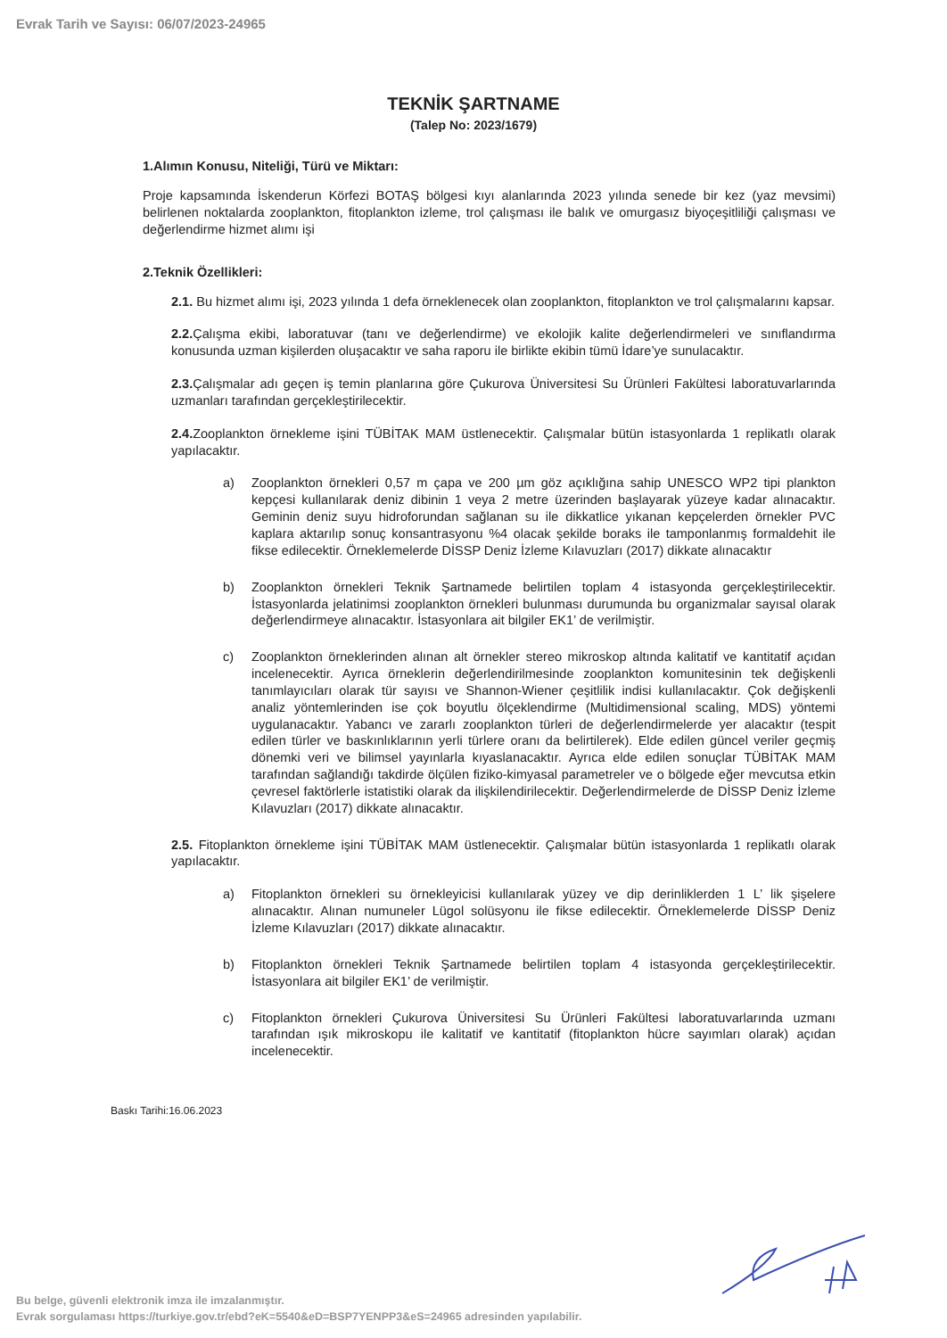Evrak Tarih ve Sayısı: 06/07/2023-24965
TEKNİK ŞARTNAME
(Talep No: 2023/1679)
1.Alımın Konusu, Niteliği, Türü ve Miktarı:
Proje kapsamında İskenderun Körfezi BOTAŞ bölgesi kıyı alanlarında 2023 yılında senede bir kez (yaz mevsimi) belirlenen noktalarda zooplankton, fitoplankton izleme, trol çalışması ile balık ve omurgasız biyoçeşitliliği çalışması ve değerlendirme hizmet alımı işi
2.Teknik Özellikleri:
2.1. Bu hizmet alımı işi, 2023 yılında 1 defa örneklenecek olan zooplankton, fitoplankton ve trol çalışmalarını kapsar.
2.2. Çalışma ekibi, laboratuvar (tanı ve değerlendirme) ve ekolojik kalite değerlendirmeleri ve sınıflandırma konusunda uzman kişilerden oluşacaktır ve saha raporu ile birlikte ekibin tümü İdare’ye sunulacaktır.
2.3. Çalışmalar adı geçen iş temin planlarına göre Çukurova Üniversitesi Su Ürünleri Fakültesi laboratuvarlarında uzmanları tarafından gerçekleştirilecektir.
2.4. Zooplankton örnekleme işini TÜBİTAK MAM üstlenecektir. Çalışmalar bütün istasyonlarda 1 replikatlı olarak yapılacaktır.
a) Zooplankton örnekleri 0,57 m çapa ve 200 µm göz açıklığına sahip UNESCO WP2 tipi plankton kepçesi kullanılarak deniz dibinin 1 veya 2 metre üzerinden başlayarak yüzeye kadar alınacaktır. Geminin deniz suyu hidroforundan sağlanan su ile dikkatlice yıkanan kepçelerden örnekler PVC kaplara aktarılıp sonuç konsantrasyonu %4 olacak şekilde boraks ile tamponlanmış formaldehit ile fikse edilecektir. Örneklemelerde DİSSP Deniz İzleme Kılavuzları (2017) dikkate alınacaktır
b) Zooplankton örnekleri Teknik Şartnamede belirtilen toplam 4 istasyonda gerçekleştirilecektir. İstasyonlarda jelatinimsi zooplankton örnekleri bulunması durumunda bu organizmalar sayısal olarak değerlendirmeye alınacaktır. İstasyonlara ait bilgiler EK1’ de verilmiştir.
c) Zooplankton örneklerinden alınan alt örnekler stereo mikroskop altında kalitatif ve kantitatif açıdan incelenecektir. Ayrıca örneklerin değerlendirilmesinde zooplankton komunitesinin tek değişkenli tanımlayıcıları olarak tür sayısı ve Shannon-Wiener çeşitlilik indisi kullanılacaktır. Çok değişkenli analiz yöntemlerinden ise çok boyutlu ölçeklendirme (Multidimensional scaling, MDS) yöntemi uygulanacaktır. Yabancı ve zararlı zooplankton türleri de değerlendirmelerde yer alacaktır (tespit edilen türler ve baskınlıklarının yerli türlere oranı da belirtilerek). Elde edilen güncel veriler geçmiş dönemki veri ve bilimsel yayınlarla kıyaslanacaktır. Ayrıca elde edilen sonuçlar TÜBİTAK MAM tarafından sağlandığı takdirde ölçülen fiziko-kimyasal parametreler ve o bölgede eğer mevcutsa etkin çevresel faktörlerle istatistiki olarak da ilişkilendirilecektir. Değerlendirmelerde de DİSSP Deniz İzleme Kılavuzları (2017) dikkate alınacaktır.
2.5. Fitoplankton örnekleme işini TÜBİTAK MAM üstlenecektir. Çalışmalar bütün istasyonlarda 1 replikatlı olarak yapılacaktır.
a) Fitoplankton örnekleri su örnekleyicisi kullanılarak yüzey ve dip derinliklerden 1 L’ lik şişelere alınacaktır. Alınan numuneler Lügol solüsyonu ile fikse edilecektir. Örneklemelerde DİSSP Deniz İzleme Kılavuzları (2017) dikkate alınacaktır.
b) Fitoplankton örnekleri Teknik Şartnamede belirtilen toplam 4 istasyonda gerçekleştirilecektir. İstasyonlara ait bilgiler EK1’ de verilmiştir.
c) Fitoplankton örnekleri Çukurova Üniversitesi Su Ürünleri Fakültesi laboratuvarlarında uzmanı tarafından ışık mikroskopu ile kalitatif ve kantitatif (fitoplankton hücre sayımları olarak) açıdan incelenecektir.
Baskı Tarihi:16.06.2023
Bu belge, güvenli elektronik imza ile imzalanmıştır.
Evrak sorgulaması https://turkiye.gov.tr/ebd?eK=5540&eD=BSP7YENPP3&eS=24965 adresinden yapılabilir.